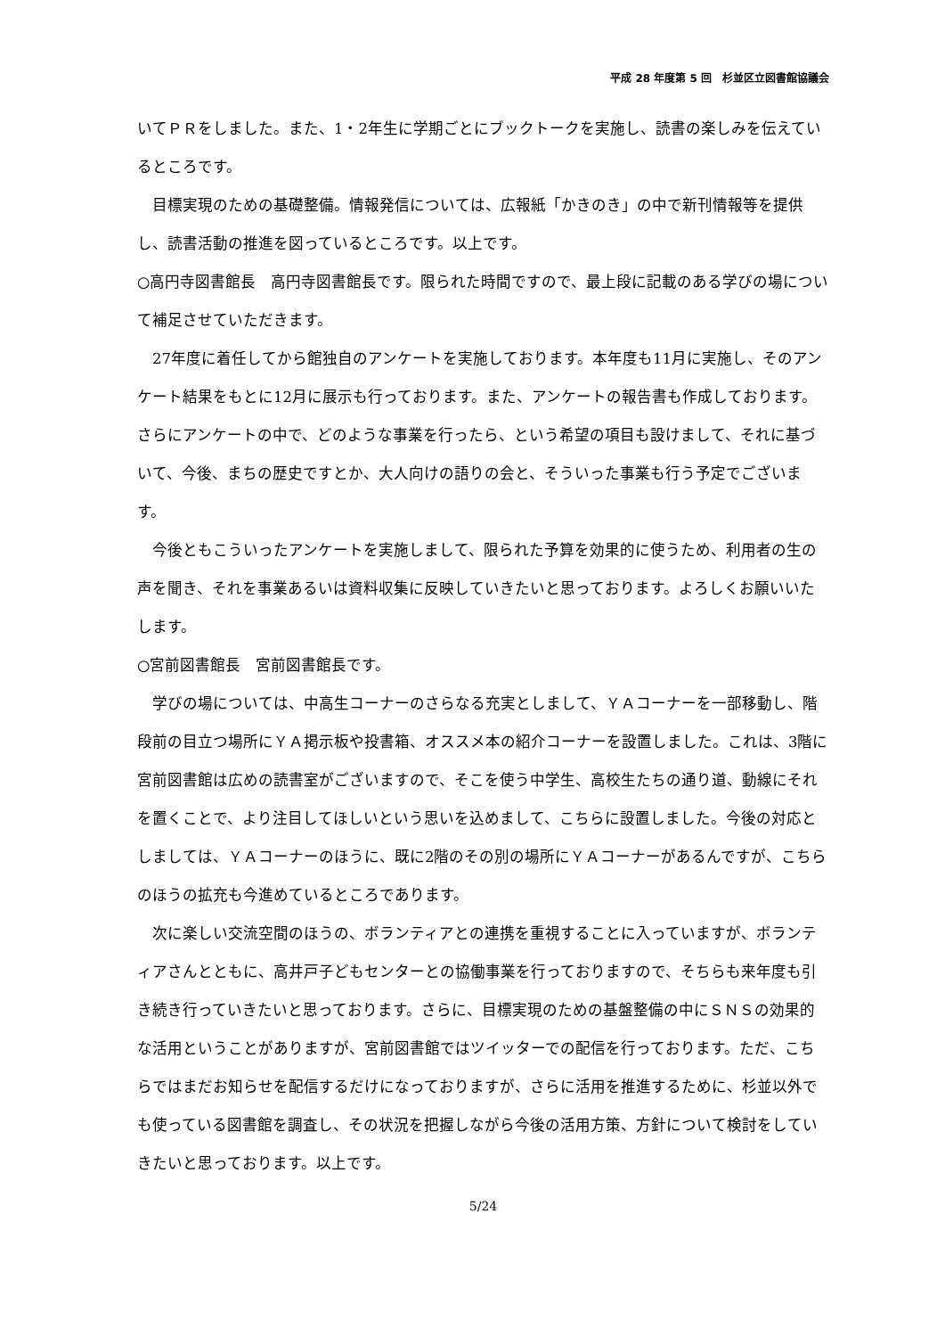平成 28 年度第 5 回　杉並区立図書館協議会
いてＰＲをしました。また、1・2年生に学期ごとにブックトークを実施し、読書の楽しみを伝えているところです。
　目標実現のための基礎整備。情報発信については、広報紙「かきのき」の中で新刊情報等を提供し、読書活動の推進を図っているところです。以上です。
○高円寺図書館長　高円寺図書館長です。限られた時間ですので、最上段に記載のある学びの場について補足させていただきます。
　27年度に着任してから館独自のアンケートを実施しております。本年度も11月に実施し、そのアンケート結果をもとに12月に展示も行っております。また、アンケートの報告書も作成しております。さらにアンケートの中で、どのような事業を行ったら、という希望の項目も設けまして、それに基づいて、今後、まちの歴史ですとか、大人向けの語りの会と、そういった事業も行う予定でございます。
　今後ともこういったアンケートを実施しまして、限られた予算を効果的に使うため、利用者の生の声を聞き、それを事業あるいは資料収集に反映していきたいと思っております。よろしくお願いいたします。
○宮前図書館長　宮前図書館長です。
　学びの場については、中高生コーナーのさらなる充実としまして、ＹＡコーナーを一部移動し、階段前の目立つ場所にＹＡ掲示板や投書箱、オススメ本の紹介コーナーを設置しました。これは、3階に宮前図書館は広めの読書室がございますので、そこを使う中学生、高校生たちの通り道、動線にそれを置くことで、より注目してほしいという思いを込めまして、こちらに設置しました。今後の対応としましては、ＹＡコーナーのほうに、既に2階のその別の場所にＹＡコーナーがあるんですが、こちらのほうの拡充も今進めているところであります。
　次に楽しい交流空間のほうの、ボランティアとの連携を重視することに入っていますが、ボランティアさんとともに、高井戸子どもセンターとの協働事業を行っておりますので、そちらも来年度も引き続き行っていきたいと思っております。さらに、目標実現のための基盤整備の中にＳＮＳの効果的な活用ということがありますが、宮前図書館ではツイッターでの配信を行っております。ただ、こちらではまだお知らせを配信するだけになっておりますが、さらに活用を推進するために、杉並以外でも使っている図書館を調査し、その状況を把握しながら今後の活用方策、方針について検討をしていきたいと思っております。以上です。
5/24